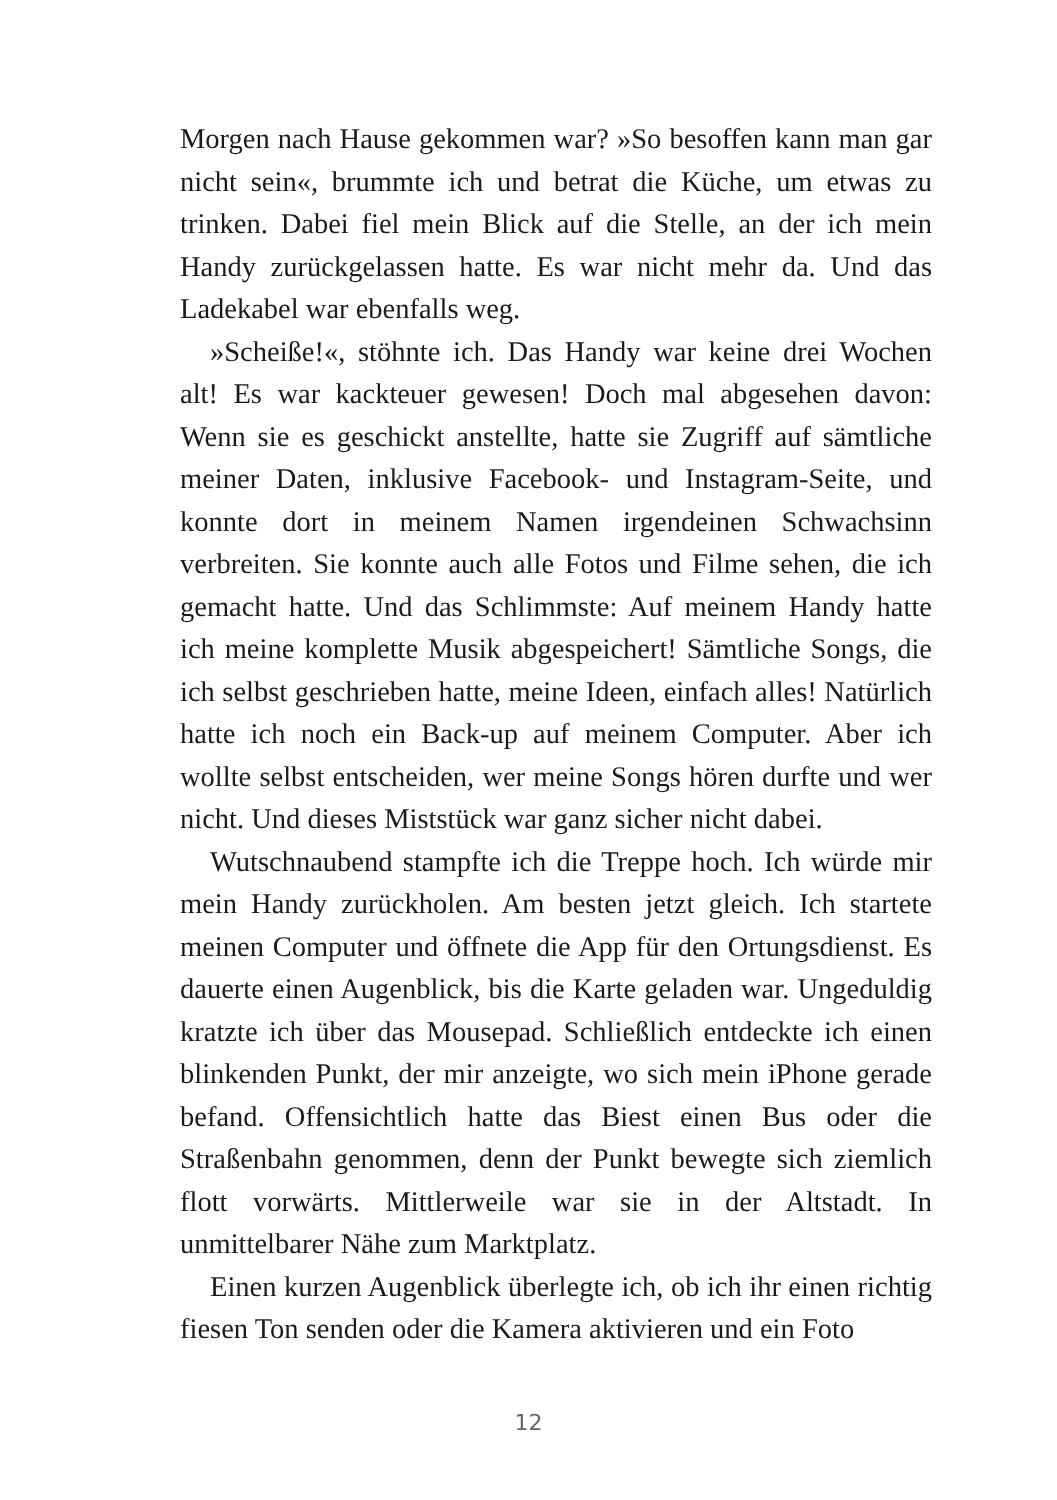Morgen nach Hause gekommen war? »So besoffen kann man gar nicht sein«, brummte ich und betrat die Küche, um etwas zu trinken. Dabei fiel mein Blick auf die Stelle, an der ich mein Handy zurückgelassen hatte. Es war nicht mehr da. Und das Ladekabel war ebenfalls weg.
»Scheiße!«, stöhnte ich. Das Handy war keine drei Wochen alt! Es war kackteuer gewesen! Doch mal abgesehen davon: Wenn sie es geschickt anstellte, hatte sie Zugriff auf sämtliche meiner Daten, inklusive Facebook- und Instagram-Seite, und konnte dort in meinem Namen irgendeinen Schwachsinn verbreiten. Sie konnte auch alle Fotos und Filme sehen, die ich gemacht hatte. Und das Schlimmste: Auf meinem Handy hatte ich meine komplette Musik abgespeichert! Sämtliche Songs, die ich selbst geschrieben hatte, meine Ideen, einfach alles! Natürlich hatte ich noch ein Back-up auf meinem Computer. Aber ich wollte selbst entscheiden, wer meine Songs hören durfte und wer nicht. Und dieses Miststück war ganz sicher nicht dabei.
Wutschnaubend stampfte ich die Treppe hoch. Ich würde mir mein Handy zurückholen. Am besten jetzt gleich. Ich startete meinen Computer und öffnete die App für den Ortungsdienst. Es dauerte einen Augenblick, bis die Karte geladen war. Ungeduldig kratzte ich über das Mousepad. Schließlich entdeckte ich einen blinkenden Punkt, der mir anzeigte, wo sich mein iPhone gerade befand. Offensichtlich hatte das Biest einen Bus oder die Straßenbahn genommen, denn der Punkt bewegte sich ziemlich flott vorwärts. Mittlerweile war sie in der Altstadt. In unmittelbarer Nähe zum Marktplatz.
Einen kurzen Augenblick überlegte ich, ob ich ihr einen richtig fiesen Ton senden oder die Kamera aktivieren und ein Foto
12